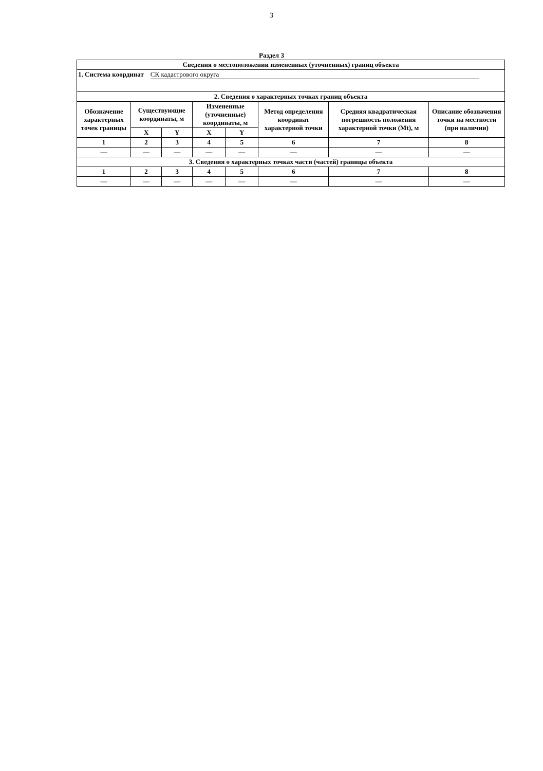3
Раздел 3
| Сведения о местоположении измененных (уточненных) границ объекта | | | | | | | |
| --- | --- | --- | --- | --- | --- | --- | --- |
| 1. Система координат СК кадастрового округа | | | | | | | |
| 2. Сведения о характерных точках границ объекта | | | | | | | |
| Обозначение характерных точек границы | Существующие координаты, м | | Измененные (уточненные) координаты, м | | Метод определения координат характерной точки | Средняя квадратическая погрешность положения характерной точки (Mt), м | Описание обозначения точки на местности (при наличии) |
| | X | Y | X | Y | | | |
| 1 | 2 | 3 | 4 | 5 | 6 | 7 | 8 |
| — | — | — | — | — | — | — | — |
| 3. Сведения о характерных точках части (частей) границы объекта | | | | | | | |
| 1 | 2 | 3 | 4 | 5 | 6 | 7 | 8 |
| — | — | — | — | — | — | — | — |